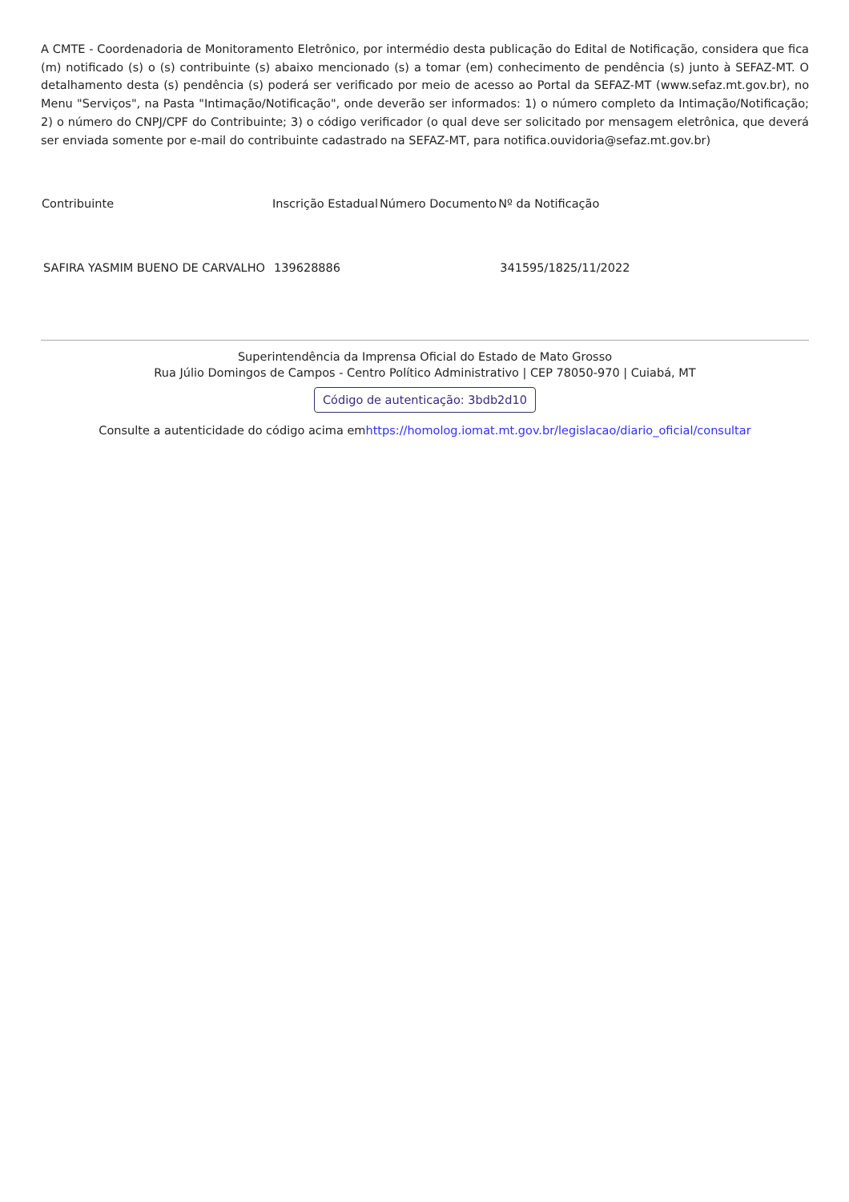A CMTE - Coordenadoria de Monitoramento Eletrônico, por intermédio desta publicação do Edital de Notificação, considera que fica (m) notificado (s) o (s) contribuinte (s) abaixo mencionado (s) a tomar (em) conhecimento de pendência (s) junto à SEFAZ-MT. O detalhamento desta (s) pendência (s) poderá ser verificado por meio de acesso ao Portal da SEFAZ-MT (www.sefaz.mt.gov.br), no Menu "Serviços", na Pasta "Intimação/Notificação", onde deverão ser informados: 1) o número completo da Intimação/Notificação; 2) o número do CNPJ/CPF do Contribuinte; 3) o código verificador (o qual deve ser solicitado por mensagem eletrônica, que deverá ser enviada somente por e-mail do contribuinte cadastrado na SEFAZ-MT, para notifica.ouvidoria@sefaz.mt.gov.br)
| Contribuinte | Inscrição Estadual | Número Documento | Nº da Notificação |
| --- | --- | --- | --- |
| SAFIRA YASMIM BUENO DE CARVALHO | 139628886 | | 341595/1825/11/2022 |
Superintendência da Imprensa Oficial do Estado de Mato Grosso
Rua Júlio Domingos de Campos - Centro Político Administrativo | CEP 78050-970 | Cuiabá, MT
Código de autenticação: 3bdb2d10
Consulte a autenticidade do código acima emhttps://homolog.iomat.mt.gov.br/legislacao/diario_oficial/consultar